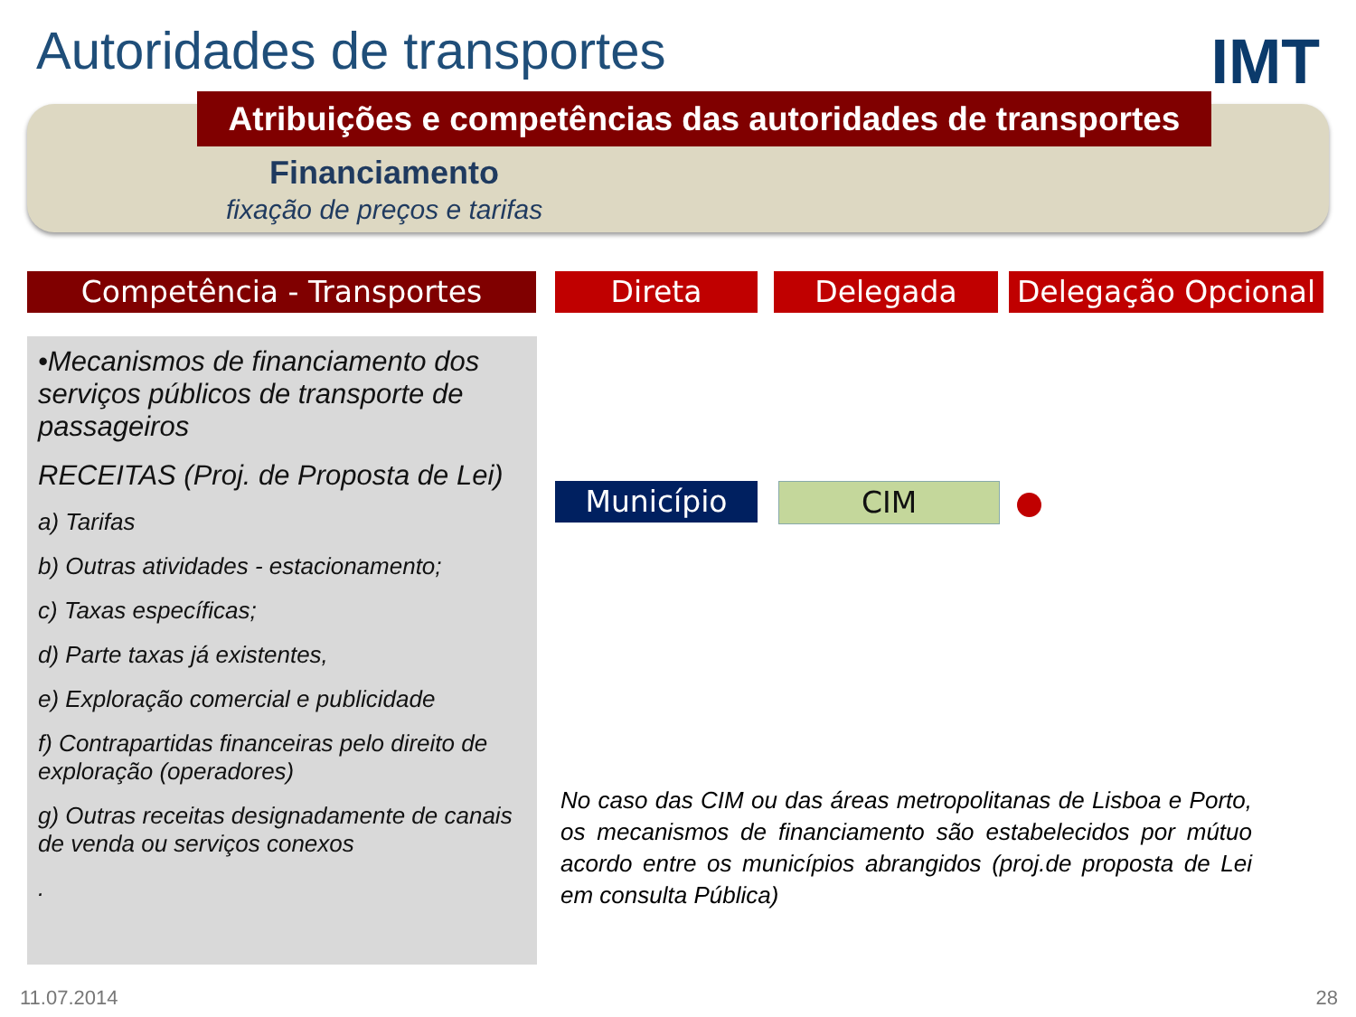Autoridades de transportes IMT
Atribuições e competências das autoridades de transportes
Financiamento
fixação de preços e tarifas
Competência - Transportes Direta Delegada
Delegação Opcional
•Mecanismos de financiamento dos serviços públicos de transporte de passageiros
RECEITAS (Proj. de Proposta de Lei)
a) Tarifas
b) Outras atividades - estacionamento;
c) Taxas específicas;
d) Parte taxas já existentes,
e) Exploração comercial e publicidade
f) Contrapartidas financeiras pelo direito de exploração (operadores)
g) Outras receitas designadamente de canais de venda ou serviços conexos
.
Município CIM
No caso das CIM ou das áreas metropolitanas de Lisboa e Porto, os mecanismos de financiamento são estabelecidos por mútuo acordo entre os municípios abrangidos (proj.de proposta de Lei em consulta Pública)
11.07.2014 28